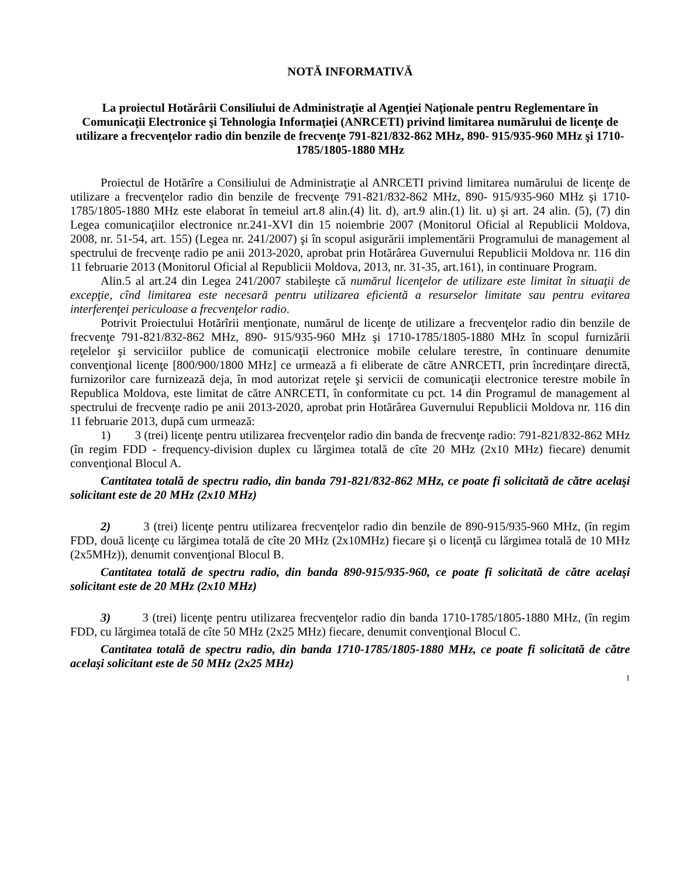NOTĂ INFORMATIVĂ
La proiectul Hotărârii Consiliului de Administraţie al Agenţiei Naţionale pentru Reglementare în Comunicaţii Electronice şi Tehnologia Informaţiei (ANRCETI) privind limitarea numărului de licenţe de utilizare a frecvenţelor radio din benzile de frecvenţe 791-821/832-862 MHz, 890- 915/935-960 MHz şi 1710-1785/1805-1880 MHz
Proiectul de Hotărîre a Consiliului de Administraţie al ANRCETI privind limitarea numărului de licenţe de utilizare a frecvenţelor radio din benzile de frecvenţe 791-821/832-862 MHz, 890- 915/935-960 MHz şi 1710-1785/1805-1880 MHz este elaborat în temeiul art.8 alin.(4) lit. d), art.9 alin.(1) lit. u) şi art. 24 alin. (5), (7) din Legea comunicaţiilor electronice nr.241-XVI din 15 noiembrie 2007 (Monitorul Oficial al Republicii Moldova, 2008, nr. 51-54, art. 155) (Legea nr. 241/2007) şi în scopul asigurării implementării Programului de management al spectrului de frecvenţe radio pe anii 2013-2020, aprobat prin Hotărârea Guvernului Republicii Moldova nr. 116 din 11 februarie 2013 (Monitorul Oficial al Republicii Moldova, 2013, nr. 31-35, art.161), in continuare Program.
Alin.5 al art.24 din Legea 241/2007 stabileşte că numărul licenţelor de utilizare este limitat în situaţii de excepţie, cînd limitarea este necesară pentru utilizarea eficientă a resurselor limitate sau pentru evitarea interferenţei periculoase a frecvenţelor radio.
Potrivit Proiectului Hotărîrii menţionate, numărul de licenţe de utilizare a frecvenţelor radio din benzile de frecvenţe 791-821/832-862 MHz, 890- 915/935-960 MHz şi 1710-1785/1805-1880 MHz în scopul furnizării reţelelor şi serviciilor publice de comunicaţii electronice mobile celulare terestre, în continuare denumite convenţional licenţe [800/900/1800 MHz] ce urmează a fi eliberate de către ANRCETI, prin încredinţare directă, furnizorilor care furnizează deja, în mod autorizat reţele şi servicii de comunicaţii electronice terestre mobile în Republica Moldova, este limitat de către ANRCETI, în conformitate cu pct. 14 din Programul de management al spectrului de frecvenţe radio pe anii 2013-2020, aprobat prin Hotărârea Guvernului Republicii Moldova nr. 116 din 11 februarie 2013, după cum urmează:
1) 3 (trei) licenţe pentru utilizarea frecvenţelor radio din banda de frecvenţe radio: 791-821/832-862 MHz (în regim FDD - frequency-division duplex cu lărgimea totală de cîte 20 MHz (2x10 MHz) fiecare) denumit convenţional Blocul A.
Cantitatea totală de spectru radio, din banda 791-821/832-862 MHz, ce poate fi solicitată de către acelaşi solicitant este de 20 MHz (2x10 MHz)
2) 3 (trei) licenţe pentru utilizarea frecvenţelor radio din benzile de 890-915/935-960 MHz, (în regim FDD, două licenţe cu lărgimea totală de cîte 20 MHz (2x10MHz) fiecare şi o licenţă cu lărgimea totală de 10 MHz (2x5MHz)), denumit convenţional Blocul B.
Cantitatea totală de spectru radio, din banda 890-915/935-960, ce poate fi solicitată de către acelaşi solicitant este de 20 MHz (2x10 MHz)
3) 3 (trei) licenţe pentru utilizarea frecvenţelor radio din banda 1710-1785/1805-1880 MHz, (în regim FDD, cu lărgimea totală de cîte 50 MHz (2x25 MHz) fiecare, denumit convenţional Blocul C.
Cantitatea totală de spectru radio, din banda 1710-1785/1805-1880 MHz, ce poate fi solicitată de către acelaşi solicitant este de 50 MHz (2x25 MHz)
1